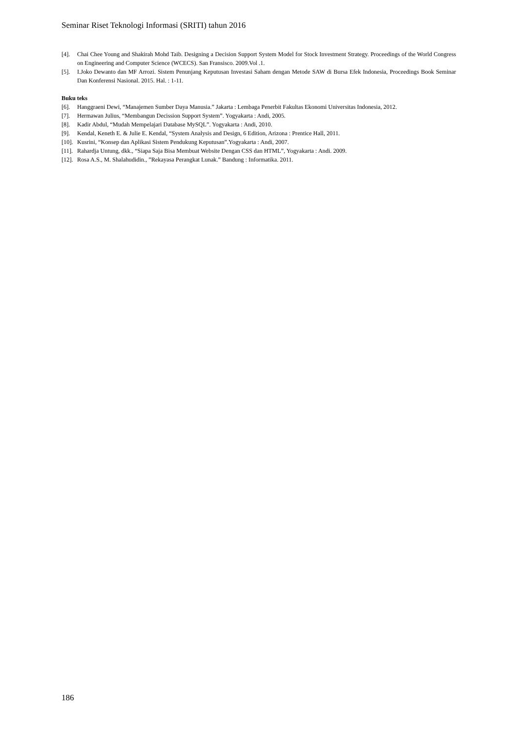Seminar Riset Teknologi Informasi (SRITI) tahun 2016
[4]. Chai Chee Young and Shakirah Mohd Taib. Designing a Decision Support System Model for Stock Investment Strategy. Proceedings of the World Congress on Engineering and Computer Science (WCECS). San Fransisco. 2009.Vol .1.
[5]. I.Joko Dewanto dan MF Arrozi. Sistem Penunjang Keputusan Investasi Saham dengan Metode SAW di Bursa Efek Indonesia, Proceedings Book Seminar Dan Konferensi Nasional. 2015. Hal. : 1-11.
Buku teks
[6]. Hanggraeni Dewi, “Manajemen Sumber Daya Manusia.” Jakarta : Lembaga Penerbit Fakultas Ekonomi Universitas Indonesia, 2012.
[7]. Hermawan Julius, “Membangun Decission Support System”. Yogyakarta : Andi, 2005.
[8]. Kadir Abdul, “Mudah Mempelajari Database MySQL”. Yogyakarta : Andi, 2010.
[9]. Kendal, Keneth E. & Julie E. Kendal, “System Analysis and Design, 6 Edition, Arizona : Prentice Hall, 2011.
[10]. Kusrini, “Konsep dan Aplikasi Sistem Pendukung Keputusan”.Yogyakarta : Andi, 2007.
[11]. Rahardja Untung, dkk., “Siapa Saja Bisa Membuat Website Dengan CSS dan HTML”, Yogyakarta : Andi. 2009.
[12]. Rosa A.S., M. Shalahudidin., ”Rekayasa Perangkat Lunak.” Bandung : Informatika. 2011.
186